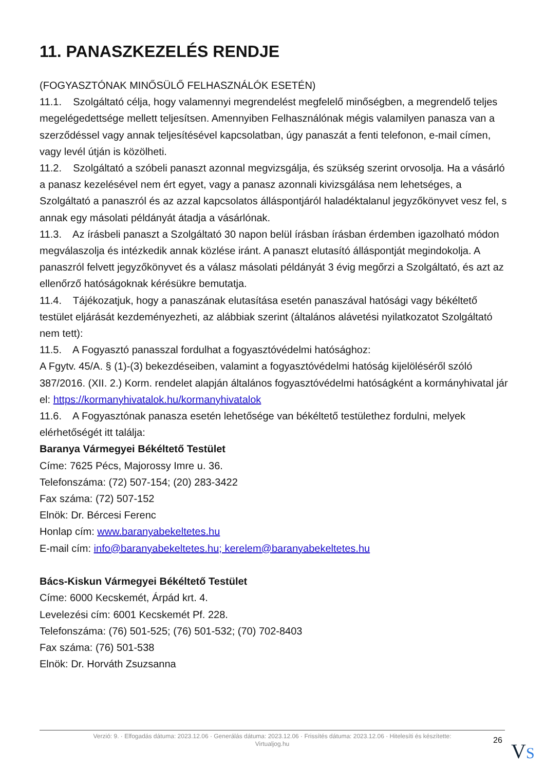11. PANASZKEZELÉS RENDJE
(FOGYASZTÓNAK MINŐSÜLŐ FELHASZNÁLÓK ESETÉN)
11.1. Szolgáltató célja, hogy valamennyi megrendelést megfelelő minőségben, a megrendelő teljes megelégedettsége mellett teljesítsen. Amennyiben Felhasználónak mégis valamilyen panasza van a szerződéssel vagy annak teljesítésével kapcsolatban, úgy panaszát a fenti telefonon, e-mail címen, vagy levél útján is közölheti.
11.2. Szolgáltató a szóbeli panaszt azonnal megvizsgálja, és szükség szerint orvosolja. Ha a vásárló a panasz kezelésével nem ért egyet, vagy a panasz azonnali kivizsgálása nem lehetséges, a Szolgáltató a panaszról és az azzal kapcsolatos álláspontjáról haladéktalanul jegyzőkönyvet vesz fel, s annak egy másolati példányát átadja a vásárlónak.
11.3. Az írásbeli panaszt a Szolgáltató 30 napon belül írásban írásban érdemben igazolható módon megválaszolja és intézkedik annak közlése iránt. A panaszt elutasító álláspontját megindokolja. A panaszról felvett jegyzőkönyvet és a válasz másolati példányát 3 évig megőrzi a Szolgáltató, és azt az ellenőrző hatóságoknak kérésükre bemutatja.
11.4. Tájékozatjuk, hogy a panaszának elutasítása esetén panaszával hatósági vagy békéltető testület eljárását kezdeményezheti, az alábbiak szerint (általános alávetési nyilatkozatot Szolgáltató nem tett):
11.5. A Fogyasztó panasszal fordulhat a fogyasztóvédelmi hatósághoz:
A Fgytv. 45/A. § (1)-(3) bekezdéseiben, valamint a fogyasztóvédelmi hatóság kijelöléséről szóló 387/2016. (XII. 2.) Korm. rendelet alapján általános fogyasztóvédelmi hatóságként a kormányhivatal jár el: https://kormanyhivatalok.hu/kormanyhivatalok
11.6. A Fogyasztónak panasza esetén lehetősége van békéltető testülethez fordulni, melyek elérhetőségét itt találja:
Baranya Vármegyei Békéltető Testület
Címe: 7625 Pécs, Majorossy Imre u. 36.
Telefonszáma: (72) 507-154; (20) 283-3422
Fax száma: (72) 507-152
Elnök: Dr. Bércesi Ferenc
Honlap cím: www.baranyabekeltetes.hu
E-mail cím: info@baranyabekeltetes.hu; kerelem@baranyabekeltetes.hu
Bács-Kiskun Vármegyei Békéltető Testület
Címe: 6000 Kecskemét, Árpád krt. 4.
Levelezési cím: 6001 Kecskemét Pf. 228.
Telefonszáma: (76) 501-525; (76) 501-532; (70) 702-8403
Fax száma: (76) 501-538
Elnök: Dr. Horváth Zsuzsanna
Verzió: 9. · Elfogadás dátuma: 2023.12.06 · Generálás dátuma: 2023.12.06 · Frissítés dátuma: 2023.12.06 · Hitelesíti és készítette:
Virtualjog.hu
26 VS